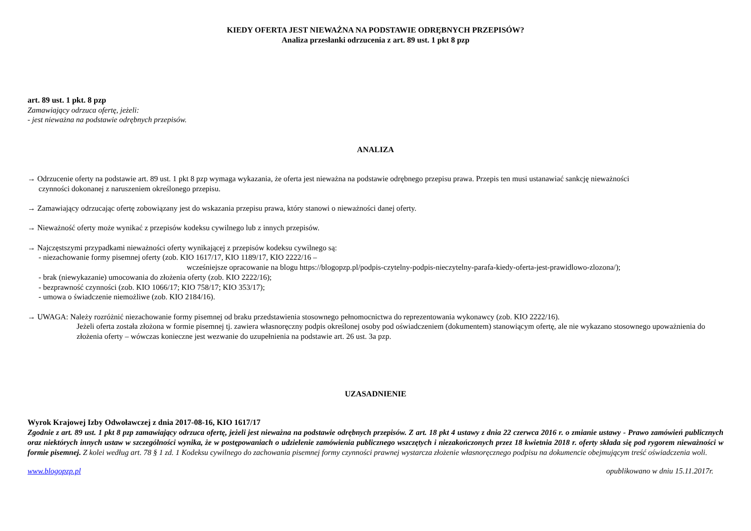KIEDY OFERTA JEST NIEWAŻNA NA PODSTAWIE ODRĘBNYCH PRZEPISÓW?
Analiza przesłanki odrzucenia z art. 89 ust. 1 pkt 8 pzp
art. 89 ust. 1 pkt. 8 pzp
Zamawiający odrzuca ofertę, jeżeli:
- jest nieważna na podstawie odrębnych przepisów.
ANALIZA
→ Odrzucenie oferty na podstawie art. 89 ust. 1 pkt 8 pzp wymaga wykazania, że oferta jest nieważna na podstawie odrębnego przepisu prawa. Przepis ten musi ustanawiać sankcję nieważności
czynności dokonanej z naruszeniem określonego przepisu.
→ Zamawiający odrzucając ofertę zobowiązany jest do wskazania przepisu prawa, który stanowi o nieważności danej oferty.
→ Nieważność oferty może wynikać z przepisów kodeksu cywilnego lub z innych przepisów.
→ Najczęstszymi przypadkami nieważności oferty wynikającej z przepisów kodeksu cywilnego są:
- niezachowanie formy pisemnej oferty (zob. KIO 1617/17, KIO 1189/17, KIO 2222/16 –
wcześniejsze opracowanie na blogu https://blogopzp.pl/podpis-czytelny-podpis-nieczytelny-parafa-kiedy-oferta-jest-prawidlowo-zlozona/);
- brak (niewykazanie) umocowania do złożenia oferty (zob. KIO 2222/16);
- bezprawność czynności (zob. KIO 1066/17; KIO 758/17; KIO 353/17);
- umowa o świadczenie niemożliwe (zob. KIO 2184/16).
→ UWAGA: Należy rozróżnić niezachowanie formy pisemnej od braku przedstawienia stosownego pełnomocnictwa do reprezentowania wykonawcy (zob. KIO 2222/16).
Jeżeli oferta została złożona w formie pisemnej tj. zawiera własnoręczny podpis określonej osoby pod oświadczeniem (dokumentem) stanowiącym ofertę, ale nie wykazano stosownego upoważnienia do złożenia oferty – wówczas konieczne jest wezwanie do uzupełnienia na podstawie art. 26 ust. 3a pzp.
UZASADNIENIE
Wyrok Krajowej Izby Odwoławczej z dnia 2017-08-16, KIO 1617/17
Zgodnie z art. 89 ust. 1 pkt 8 pzp zamawiający odrzuca ofertę, jeżeli jest nieważna na podstawie odrębnych przepisów. Z art. 18 pkt 4 ustawy z dnia 22 czerwca 2016 r. o zmianie ustawy - Prawo zamówień publicznych oraz niektórych innych ustaw w szczególności wynika, że w postępowaniach o udzielenie zamówienia publicznego wszczętych i niezakończonych przez 18 kwietnia 2018 r. oferty składa się pod rygorem nieważności w formie pisemnej. Z kolei według art. 78 § 1 zd. 1 Kodeksu cywilnego do zachowania pisemnej formy czynności prawnej wystarcza złożenie własnoręcznego podpisu na dokumencie obejmującym treść oświadczenia woli.
www.blogopzp.pl opublikowano w dniu 15.11.2017r.